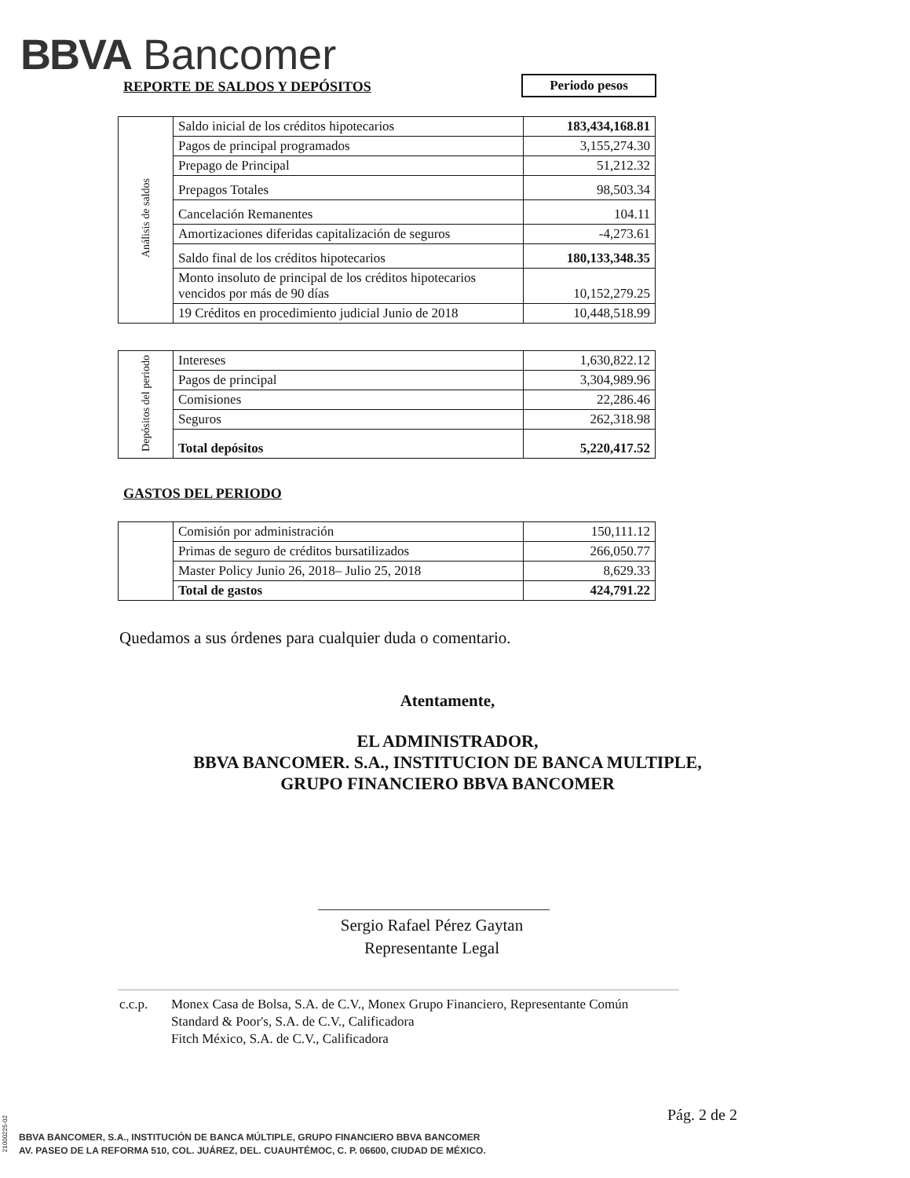BBVA Bancomer
REPORTE DE SALDOS Y DEPÓSITOS Periodo pesos
| Análisis de saldos | Saldo inicial de los créditos hipotecarios | 183,434,168.81 |
| | Pagos de principal programados | 3,155,274.30 |
| | Prepago de Principal | 51,212.32 |
| | Prepagos Totales | 98,503.34 |
| | Cancelación Remanentes | 104.11 |
| | Amortizaciones diferidas capitalización de seguros | -4,273.61 |
| | Saldo final de los créditos hipotecarios | 180,133,348.35 |
| | Monto insoluto de principal de los créditos hipotecarios vencidos por más de 90 días | 10,152,279.25 |
| | 19 Créditos en procedimiento judicial Junio de 2018 | 10,448,518.99 |
| Depósitos del periodo | Intereses | 1,630,822.12 |
| | Pagos de principal | 3,304,989.96 |
| | Comisiones | 22,286.46 |
| | Seguros | 262,318.98 |
| | Total depósitos | 5,220,417.52 |
GASTOS DEL PERIODO
| | Comisión por administración | 150,111.12 |
| | Primas de seguro de créditos bursatilizados | 266,050.77 |
| | Master Policy Junio 26, 2018– Julio 25, 2018 | 8,629.33 |
| | Total de gastos | 424,791.22 |
Quedamos a sus órdenes para cualquier duda o comentario.
Atentamente,
EL ADMINISTRADOR,
BBVA BANCOMER. S.A., INSTITUCION DE BANCA MULTIPLE,
GRUPO FINANCIERO BBVA BANCOMER
Sergio Rafael Pérez Gaytan
Representante Legal
c.c.p. Monex Casa de Bolsa, S.A. de C.V., Monex Grupo Financiero, Representante Común
Standard & Poor's, S.A. de C.V., Calificadora
Fitch México, S.A. de C.V., Calificadora
Pág. 2 de 2
BBVA BANCOMER, S.A., INSTITUCIÓN DE BANCA MÚLTIPLE, GRUPO FINANCIERO BBVA BANCOMER
AV. PASEO DE LA REFORMA 510, COL. JUÁREZ, DEL. CUAUHTÉMOC, C. P. 06600, CIUDAD DE MÉXICO.
21000225-02